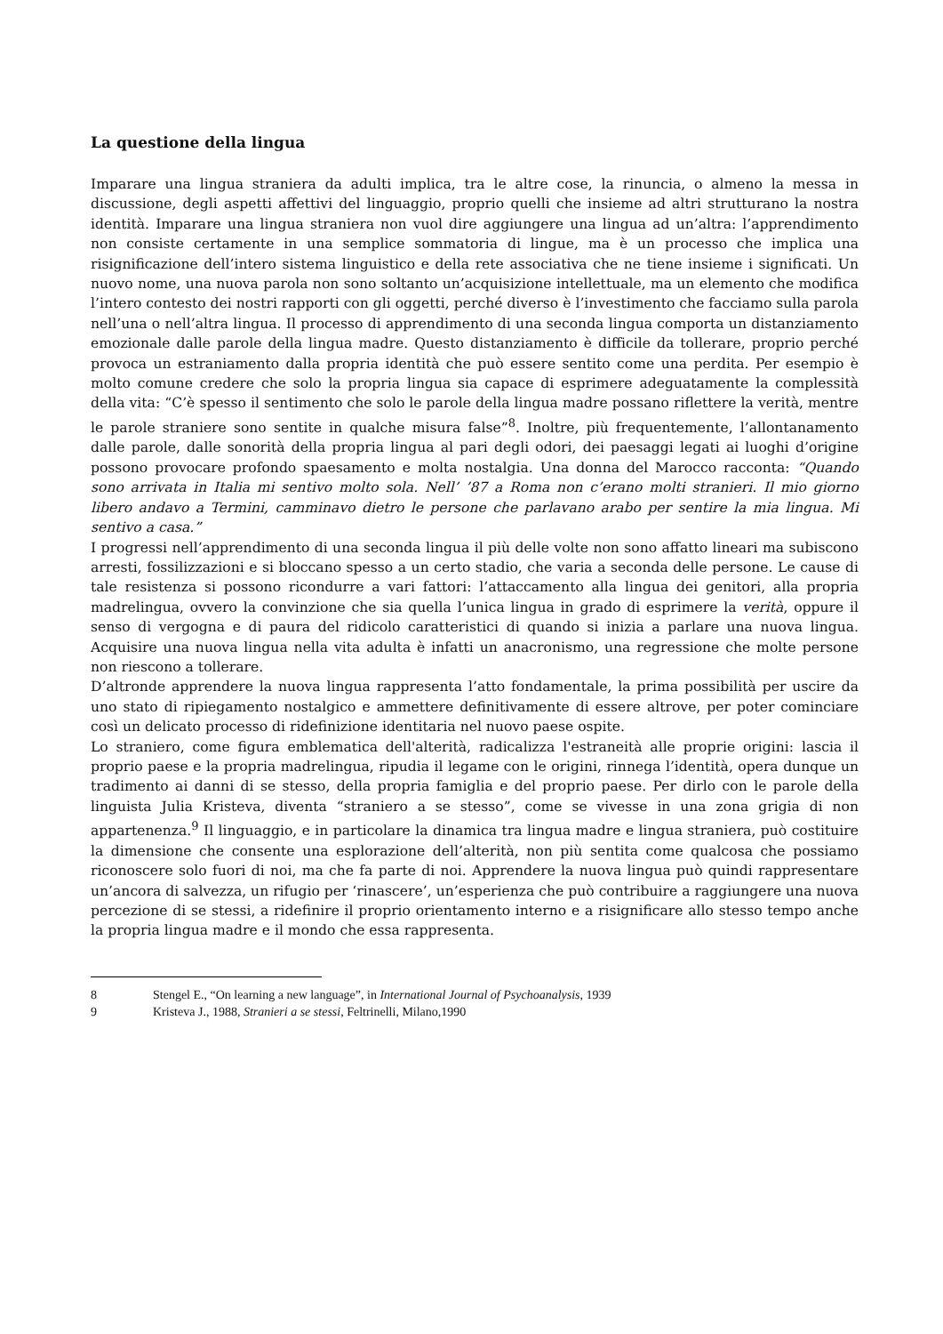La questione della lingua
Imparare una lingua straniera da adulti implica, tra le altre cose, la rinuncia, o almeno la messa in discussione, degli aspetti affettivi del linguaggio, proprio quelli che insieme ad altri strutturano la nostra identità. Imparare una lingua straniera non vuol dire aggiungere una lingua ad un’altra: l’apprendimento non consiste certamente in una semplice sommatoria di lingue, ma è un processo che implica una risignificazione dell’intero sistema linguistico e della rete associativa che ne tiene insieme i significati. Un nuovo nome, una nuova parola non sono soltanto un’acquisizione intellettuale, ma un elemento che modifica l’intero contesto dei nostri rapporti con gli oggetti, perché diverso è l’investimento che facciamo sulla parola nell’una o nell’altra lingua. Il processo di apprendimento di una seconda lingua comporta un distanziamento emozionale dalle parole della lingua madre. Questo distanziamento è difficile da tollerare, proprio perché provoca un estraniamento dalla propria identità che può essere sentito come una perdita. Per esempio è molto comune credere che solo la propria lingua sia capace di esprimere adeguatamente la complessità della vita: “C’è spesso il sentimento che solo le parole della lingua madre possano riflettere la verità, mentre le parole straniere sono sentite in qualche misura false”<sup>8</sup>. Inoltre, più frequentemente, l’allontanamento dalle parole, dalle sonorità della propria lingua al pari degli odori, dei paesaggi legati ai luoghi d’origine possono provocare profondo spaesamento e molta nostalgia. Una donna del Marocco racconta: “Quando sono arrivata in Italia mi sentivo molto sola. Nell’ ’87 a Roma non c’erano molti stranieri. Il mio giorno libero andavo a Termini, camminavo dietro le persone che parlavano arabo per sentire la mia lingua. Mi sentivo a casa.”
I progressi nell’apprendimento di una seconda lingua il più delle volte non sono affatto lineari ma subiscono arresti, fossilizzazioni e si bloccano spesso a un certo stadio, che varia a seconda delle persone. Le cause di tale resistenza si possono ricondurre a vari fattori: l’attaccamento alla lingua dei genitori, alla propria madrelingua, ovvero la convinzione che sia quella l’unica lingua in grado di esprimere la verità, oppure il senso di vergogna e di paura del ridicolo caratteristici di quando si inizia a parlare una nuova lingua. Acquisire una nuova lingua nella vita adulta è infatti un anacronismo, una regressione che molte persone non riescono a tollerare.
D’altronde apprendere la nuova lingua rappresenta l’atto fondamentale, la prima possibilità per uscire da uno stato di ripiegamento nostalgico e ammettere definitivamente di essere altrove, per poter cominciare così un delicato processo di ridefinizione identitaria nel nuovo paese ospite.
Lo straniero, come figura emblematica dell'alterità, radicalizza l'estraneità alle proprie origini: lascia il proprio paese e la propria madrelingua, ripudia il legame con le origini, rinnega l’identità, opera dunque un tradimento ai danni di se stesso, della propria famiglia e del proprio paese. Per dirlo con le parole della linguista Julia Kristeva, diventa “straniero a se stesso”, come se vivesse in una zona grigia di non appartenenza.<sup>9</sup> Il linguaggio, e in particolare la dinamica tra lingua madre e lingua straniera, può costituire la dimensione che consente una esplorazione dell’alterità, non più sentita come qualcosa che possiamo riconoscere solo fuori di noi, ma che fa parte di noi. Apprendere la nuova lingua può quindi rappresentare un’ancora di salvezza, un rifugio per ‘rinascere’, un’esperienza che può contribuire a raggiungere una nuova percezione di se stessi, a ridefinire il proprio orientamento interno e a risignificare allo stesso tempo anche la propria lingua madre e il mondo che essa rappresenta.
8 Stengel E., “On learning a new language”, in International Journal of Psychoanalysis, 1939
9 Kristeva J., 1988, Stranieri a se stessi, Feltrinelli, Milano,1990